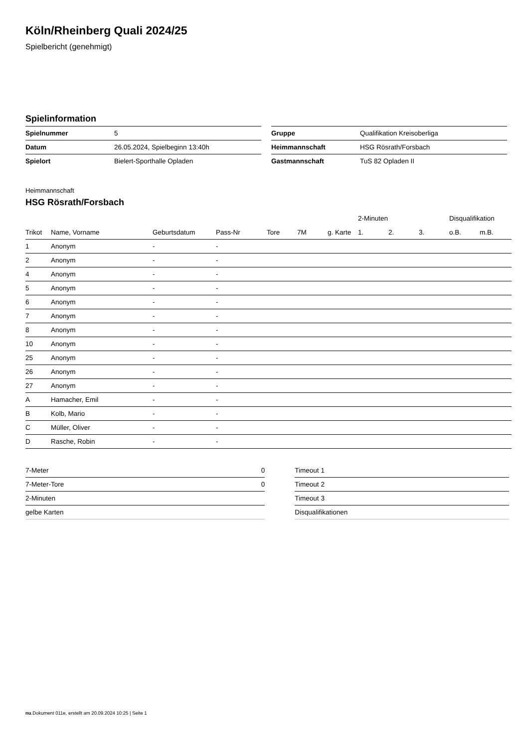Köln/Rheinberg Quali 2024/25
Spielbericht (genehmigt)
Spielinformation
| Spielnummer | 5 |
| Datum | 26.05.2024, Spielbeginn 13:40h |
| Spielort | Bielert-Sporthalle Opladen |
| Gruppe | Qualifikation Kreisoberliga |
| Heimmannschaft | HSG Rösrath/Forsbach |
| Gastmannschaft | TuS 82 Opladen II |
Heimmannschaft
HSG Rösrath/Forsbach
| | | | | | | | 2-Minuten | | | Disqualifikation | |
| --- | --- | --- | --- | --- | --- | --- | --- | --- | --- | --- | --- |
| Trikot | Name, Vorname | Geburtsdatum | Pass-Nr | Tore | 7M | g. Karte | 1. | 2. | 3. | o.B. | m.B. |
| 1 | Anonym | - | - | | | | | | | | |
| 2 | Anonym | - | - | | | | | | | | |
| 4 | Anonym | - | - | | | | | | | | |
| 5 | Anonym | - | - | | | | | | | | |
| 6 | Anonym | - | - | | | | | | | | |
| 7 | Anonym | - | - | | | | | | | | |
| 8 | Anonym | - | - | | | | | | | | |
| 10 | Anonym | - | - | | | | | | | | |
| 25 | Anonym | - | - | | | | | | | | |
| 26 | Anonym | - | - | | | | | | | | |
| 27 | Anonym | - | - | | | | | | | | |
| A | Hamacher, Emil | - | - | | | | | | | | |
| B | Kolb, Mario | - | - | | | | | | | | |
| C | Müller, Oliver | - | - | | | | | | | | |
| D | Rasche, Robin | - | - | | | | | | | | |
| 7-Meter | 0 |
| 7-Meter-Tore | 0 |
| 2-Minuten | |
| gelbe Karten | |
| Timeout 1 |
| Timeout 2 |
| Timeout 3 |
| Disqualifikationen |
nu.Dokument 011e, erstellt am 20.09.2024 10:25 | Seite 1